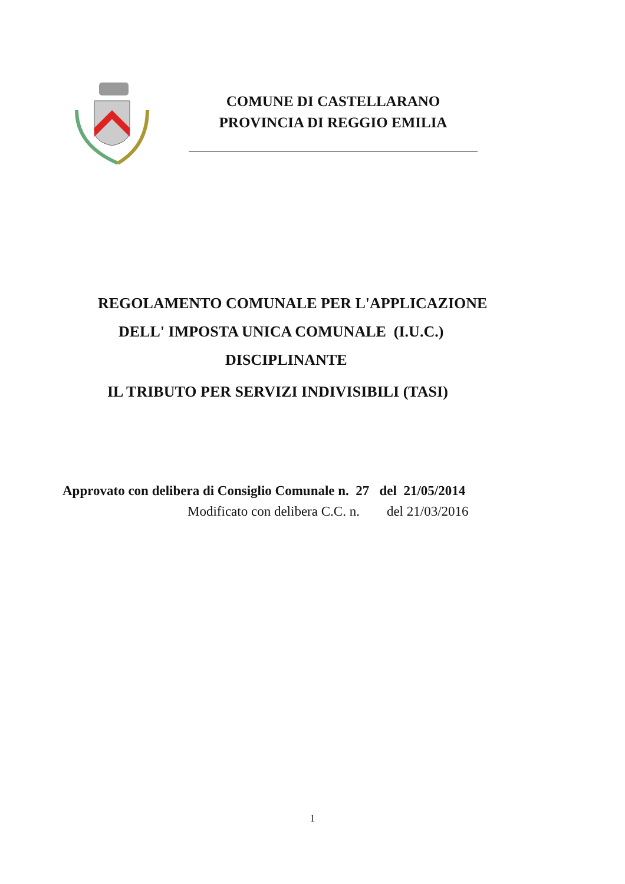COMUNE DI CASTELLARANO
PROVINCIA DI REGGIO EMILIA
REGOLAMENTO COMUNALE PER L'APPLICAZIONE
DELL' IMPOSTA UNICA COMUNALE (I.U.C.)
DISCIPLINANTE
IL TRIBUTO PER SERVIZI INDIVISIBILI (TASI)
Approvato con delibera di Consiglio Comunale n. 27 del 21/05/2014
Modificato con delibera C.C. n. del 21/03/2016
1